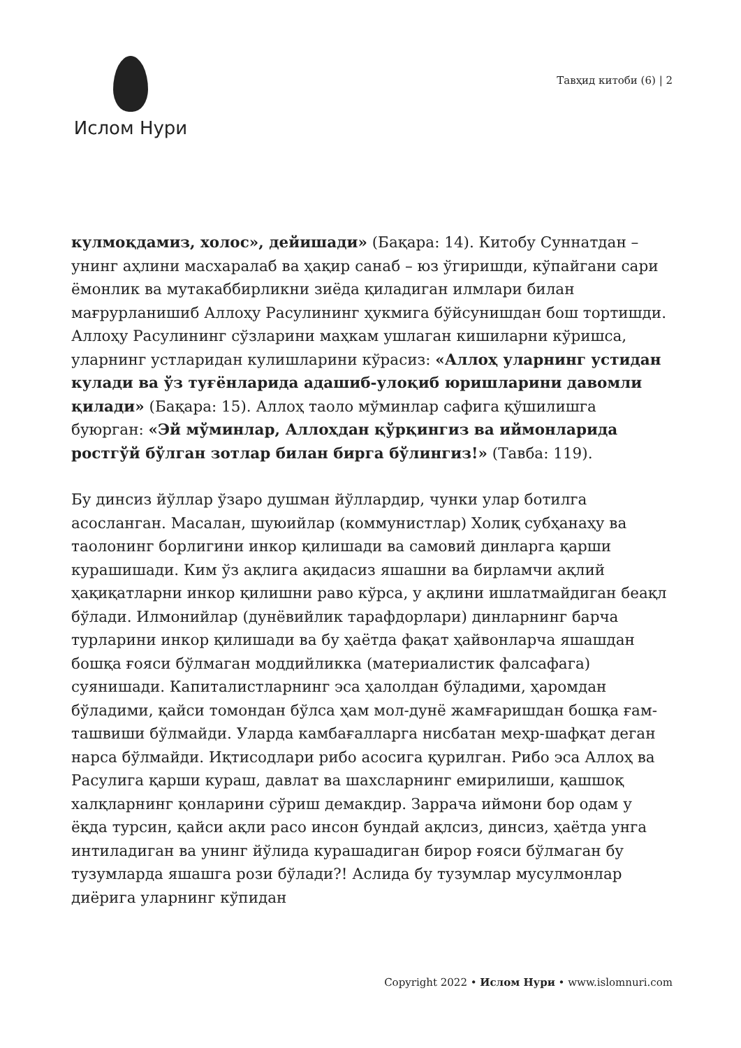Ислом Нури
Тавҳид китоби (6) | 2
кулмоқдамиз, холос», дейишади» (Бақара: 14). Китобу Суннатдан – унинг аҳлини масхаралаб ва ҳақир санаб – юз ўгиришди, кўпайгани сари ёмонлик ва мутакаббирликни зиёда қиладиган илмлари билан мағрурланишиб Аллоҳу Расулининг ҳукмига бўйсунишдан бош тортишди. Аллоҳу Расулининг сўзларини маҳкам ушлаган кишиларни кўришса, уларнинг устларидан кулишларини кўрасиз: «Аллоҳ уларнинг устидан кулади ва ўз туғёнларида адашиб-улоқиб юришларини давомли қилади» (Бақара: 15). Аллоҳ таоло мўминлар сафига қўшилишга буюрган: «Эй мўминлар, Аллоҳдан қўрқингиз ва иймонларида ростгўй бўлган зотлар билан бирга бўлингиз!» (Тавба: 119).
Бу динсиз йўллар ўзаро душман йўллардир, чунки улар ботилга асосланган. Масалан, шуюийлар (коммунистлар) Холиқ субҳанаҳу ва таолонинг борлигини инкор қилишади ва самовий динларга қарши курашишади. Ким ўз ақлига ақидасиз яшашни ва бирламчи ақлий ҳақиқатларни инкор қилишни раво кўрса, у ақлини ишлатмайдиган беақл бўлади. Илмонийлар (дунёвийлик тарафдорлари) динларнинг барча турларини инкор қилишади ва бу ҳаётда фақат ҳайвонларча яшашдан бошқа ғояси бўлмаган моддийликка (материалистик фалсафага) суянишади. Капиталистларнинг эса ҳалолдан бўладими, ҳаромдан бўладими, қайси томондан бўлса ҳам мол-дунё жамғаришдан бошқа ғам-ташвиши бўлмайди. Уларда камбағалларга нисбатан меҳр-шафқат деган нарса бўлмайди. Иқтисодлари рибо асосига қурилган. Рибо эса Аллоҳ ва Расулига қарши кураш, давлат ва шахсларнинг емирилиши, қашшоқ халқларнинг қонларини сўриш демакдир. Заррача иймони бор одам у ёқда турсин, қайси ақли расо инсон бундай ақлсиз, динсиз, ҳаётда унга интиладиган ва унинг йўлида курашадиган бирор ғояси бўлмаган бу тузумларда яшашга рози бўлади?! Аслида бу тузумлар мусулмонлар диёрига уларнинг кўпидан
Copyright 2022 • Ислом Нури • www.islomnuri.com